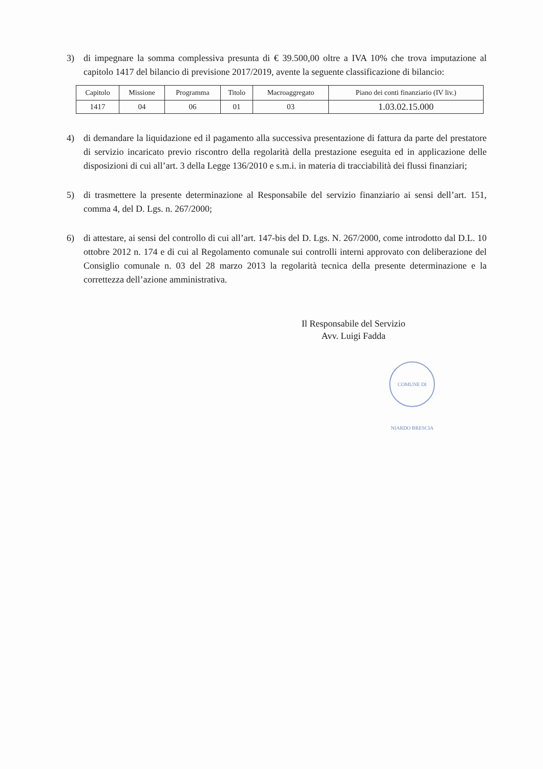3) di impegnare la somma complessiva presunta di € 39.500,00 oltre a IVA 10% che trova imputazione al capitolo 1417 del bilancio di previsione 2017/2019, avente la seguente classificazione di bilancio:
| Capitolo | Missione | Programma | Titolo | Macroaggregato | Piano dei conti finanziario (IV liv.) |
| --- | --- | --- | --- | --- | --- |
| 1417 | 04 | 06 | 01 | 03 | 1.03.02.15.000 |
4) di demandare la liquidazione ed il pagamento alla successiva presentazione di fattura da parte del prestatore di servizio incaricato previo riscontro della regolarità della prestazione eseguita ed in applicazione delle disposizioni di cui all’art. 3 della Legge 136/2010 e s.m.i. in materia di tracciabilità dei flussi finanziari;
5) di trasmettere la presente determinazione al Responsabile del servizio finanziario ai sensi dell’art. 151, comma 4, del D. Lgs. n. 267/2000;
6) di attestare, ai sensi del controllo di cui all’art. 147-bis del D. Lgs. N. 267/2000, come introdotto dal D.L. 10 ottobre 2012 n. 174 e di cui al Regolamento comunale sui controlli interni approvato con deliberazione del Consiglio comunale n. 03 del 28 marzo 2013 la regolarità tecnica della presente determinazione e la correttezza dell’azione amministrativa.
Il Responsabile del Servizio
Avv. Luigi Fadda
COMUNE DI NIARDO BRESCIA